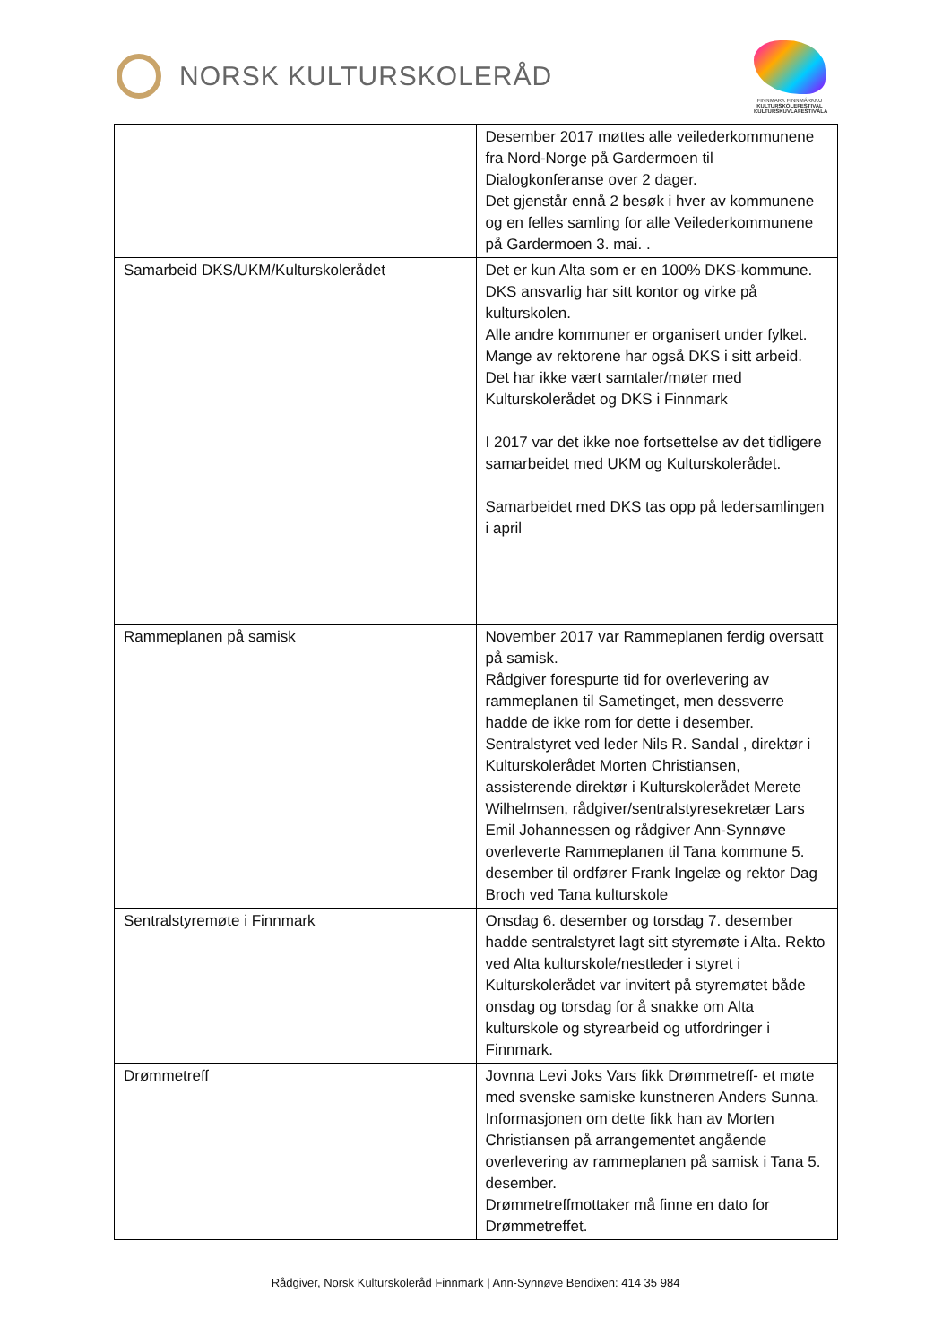NORSK KULTURSKOLERÅD
FINNMARK FINNMÁRKKU
KULTURSKOLEFESTIVAL KULTURSKUVLAFESTIVÁLA
| | Desember 2017 møttes alle veilederkommunene fra Nord-Norge på Gardermoen til Dialogkonferanse over 2 dager. Det gjenstår ennå 2 besøk i hver av kommunene og en felles samling for alle Veilederkommunene på Gardermoen 3. mai. . |
| Samarbeid DKS/UKM/Kulturskolerådet | Det er kun Alta som er en 100% DKS-kommune. DKS ansvarlig har sitt kontor og virke på kulturskolen. Alle andre kommuner er organisert under fylket. Mange av rektorene har også DKS i sitt arbeid. Det har ikke vært samtaler/møter med Kulturskolerådet og DKS i Finnmark I 2017 var det ikke noe fortsettelse av det tidligere samarbeidet med UKM og Kulturskolerådet. Samarbeidet med DKS tas opp på ledersamlingen i april |
| Rammeplanen på samisk | November 2017 var Rammeplanen ferdig oversatt på samisk. Rådgiver forespurte tid for overlevering av rammeplanen til Sametinget, men dessverre hadde de ikke rom for dette i desember. Sentralstyret ved leder Nils R. Sandal , direktør i Kulturskolerådet Morten Christiansen, assisterende direktør i Kulturskolerådet Merete Wilhelmsen, rådgiver/sentralstyresekretær Lars Emil Johannessen og rådgiver Ann-Synnøve overleverte Rammeplanen til Tana kommune 5. desember til ordfører Frank Ingelæ og rektor Dag Broch ved Tana kulturskole |
| Sentralstyremøte i Finnmark | Onsdag 6. desember og torsdag 7. desember hadde sentralstyret lagt sitt styremøte i Alta. Rekto ved Alta kulturskole/nestleder i styret i Kulturskolerådet var invitert på styremøtet både onsdag og torsdag for å snakke om Alta kulturskole og styrearbeid og utfordringer i Finnmark. |
| Drømmetreff | Jovnna Levi Joks Vars fikk Drømmetreff- et møte med svenske samiske kunstneren Anders Sunna. Informasjonen om dette fikk han av Morten Christiansen på arrangementet angående overlevering av rammeplanen på samisk i Tana 5. desember. Drømmetreffmottaker må finne en dato for Drømmetreffet. |
Rådgiver, Norsk Kulturskoleråd Finnmark | Ann-Synnøve Bendixen: 414 35 984